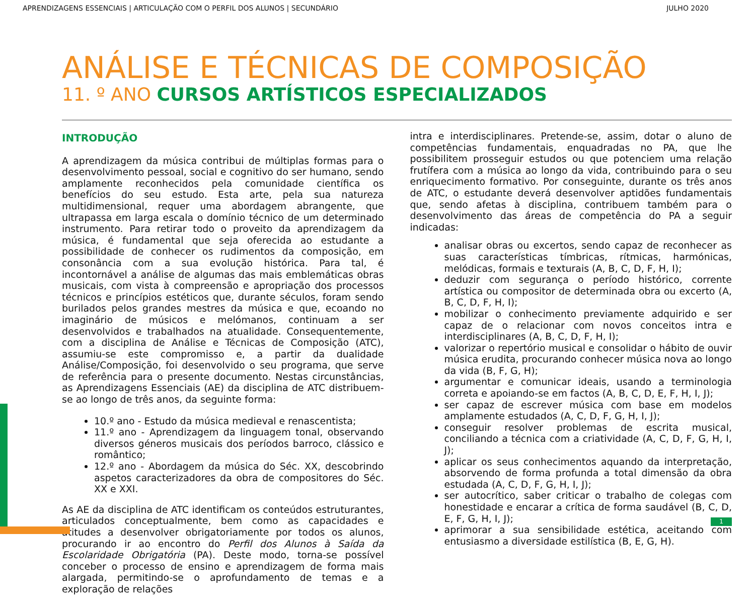APRENDIZAGENS ESSENCIAIS | ARTICULAÇÃO COM O PERFIL DOS ALUNOS | SECUNDÁRIO JULHO 2020
ANÁLISE E TÉCNICAS DE COMPOSIÇÃO
11. º ANO CURSOS ARTÍSTICOS ESPECIALIZADOS
INTRODUÇÃO
A aprendizagem da música contribui de múltiplas formas para o desenvolvimento pessoal, social e cognitivo do ser humano, sendo amplamente reconhecidos pela comunidade científica os benefícios do seu estudo. Esta arte, pela sua natureza multidimensional, requer uma abordagem abrangente, que ultrapassa em larga escala o domínio técnico de um determinado instrumento. Para retirar todo o proveito da aprendizagem da música, é fundamental que seja oferecida ao estudante a possibilidade de conhecer os rudimentos da composição, em consonância com a sua evolução histórica. Para tal, é incontornável a análise de algumas das mais emblemáticas obras musicais, com vista à compreensão e apropriação dos processos técnicos e princípios estéticos que, durante séculos, foram sendo burilados pelos grandes mestres da música e que, ecoando no imaginário de músicos e melómanos, continuam a ser desenvolvidos e trabalhados na atualidade. Consequentemente, com a disciplina de Análise e Técnicas de Composição (ATC), assumiu-se este compromisso e, a partir da dualidade Análise/Composição, foi desenvolvido o seu programa, que serve de referência para o presente documento. Nestas circunstâncias, as Aprendizagens Essenciais (AE) da disciplina de ATC distribuem-se ao longo de três anos, da seguinte forma:
10.º ano - Estudo da música medieval e renascentista;
11.º ano - Aprendizagem da linguagem tonal, observando diversos géneros musicais dos períodos barroco, clássico e romântico;
12.º ano - Abordagem da música do Séc. XX, descobrindo aspetos caracterizadores da obra de compositores do Séc. XX e XXI.
As AE da disciplina de ATC identificam os conteúdos estruturantes, articulados conceptualmente, bem como as capacidades e atitudes a desenvolver obrigatoriamente por todos os alunos, procurando ir ao encontro do Perfil dos Alunos à Saída da Escolaridade Obrigatória (PA). Deste modo, torna-se possível conceber o processo de ensino e aprendizagem de forma mais alargada, permitindo-se o aprofundamento de temas e a exploração de relações
intra e interdisciplinares. Pretende-se, assim, dotar o aluno de competências fundamentais, enquadradas no PA, que lhe possibilitem prosseguir estudos ou que potenciem uma relação frutífera com a música ao longo da vida, contribuindo para o seu enriquecimento formativo. Por conseguinte, durante os três anos de ATC, o estudante deverá desenvolver aptidões fundamentais que, sendo afetas à disciplina, contribuem também para o desenvolvimento das áreas de competência do PA a seguir indicadas:
analisar obras ou excertos, sendo capaz de reconhecer as suas características tímbricas, rítmicas, harmónicas, melódicas, formais e texturais (A, B, C, D, F, H, I);
deduzir com segurança o período histórico, corrente artística ou compositor de determinada obra ou excerto (A, B, C, D, F, H, I);
mobilizar o conhecimento previamente adquirido e ser capaz de o relacionar com novos conceitos intra e interdisciplinares (A, B, C, D, F, H, I);
valorizar o repertório musical e consolidar o hábito de ouvir música erudita, procurando conhecer música nova ao longo da vida (B, F, G, H);
argumentar e comunicar ideais, usando a terminologia correta e apoiando-se em factos (A, B, C, D, E, F, H, I, J);
ser capaz de escrever música com base em modelos amplamente estudados (A, C, D, F, G, H, I, J);
conseguir resolver problemas de escrita musical, conciliando a técnica com a criatividade (A, C, D, F, G, H, I, J);
aplicar os seus conhecimentos aquando da interpretação, absorvendo de forma profunda a total dimensão da obra estudada (A, C, D, F, G, H, I, J);
ser autocrítico, saber criticar o trabalho de colegas com honestidade e encarar a crítica de forma saudável (B, C, D, E, F, G, H, I, J);
aprimorar a sua sensibilidade estética, aceitando com entusiasmo a diversidade estilística (B, E, G, H).
1